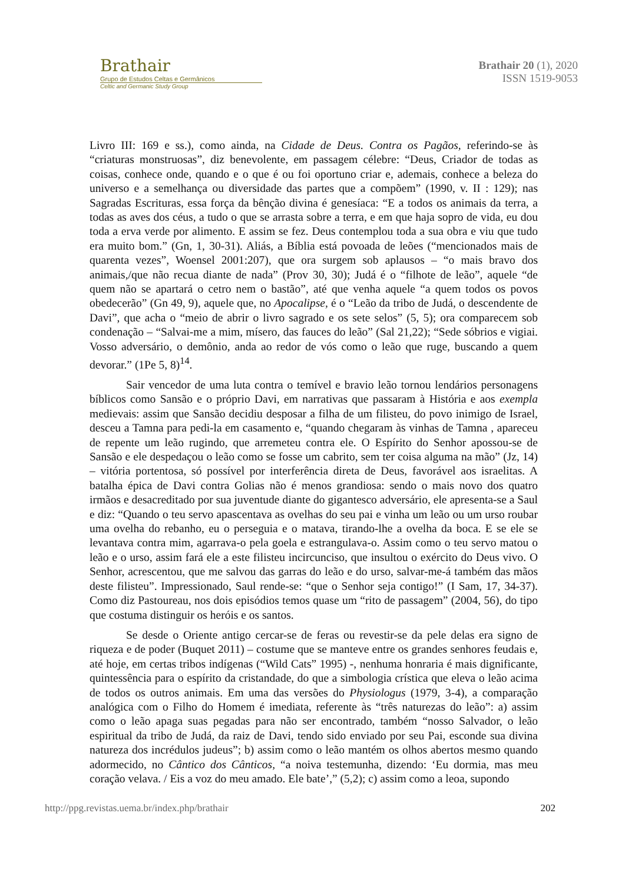Brathair
Grupo de Estudos Celtas e Germânicos
Celtic and Germanic Study Group
Brathair 20 (1), 2020
ISSN 1519-9053
Livro III: 169 e ss.), como ainda, na Cidade de Deus. Contra os Pagãos, referindo-se às “criaturas monstruosas”, diz benevolente, em passagem célebre: “Deus, Criador de todas as coisas, conhece onde, quando e o que é ou foi oportuno criar e, ademais, conhece a beleza do universo e a semelhança ou diversidade das partes que a compõem” (1990, v. II : 129); nas Sagradas Escrituras, essa força da bênção divina é genesíaca: “E a todos os animais da terra, a todas as aves dos céus, a tudo o que se arrasta sobre a terra, e em que haja sopro de vida, eu dou toda a erva verde por alimento. E assim se fez. Deus contemplou toda a sua obra e viu que tudo era muito bom.” (Gn, 1, 30-31). Aliás, a Bíblia está povoada de leões (“mencionados mais de quarenta vezes”, Woensel 2001:207), que ora surgem sob aplausos – “o mais bravo dos animais,/que não recua diante de nada” (Prov 30, 30); Judá é o “filhote de leão”, aquele “de quem não se apartará o cetro nem o bastão”, até que venha aquele “a quem todos os povos obedecerão” (Gn 49, 9), aquele que, no Apocalipse, é o “Leão da tribo de Judá, o descendente de Davi”, que acha o “meio de abrir o livro sagrado e os sete selos” (5, 5); ora comparecem sob condenação – “Salvai-me a mim, mísero, das fauces do leão” (Sal 21,22); “Sede sóbrios e vigiai. Vosso adversário, o demônio, anda ao redor de vós como o leão que ruge, buscando a quem devorar.” (1Pe 5, 8)<sup>14</sup>.
Sair vencedor de uma luta contra o temível e bravio leão tornou lendários personagens bíblicos como Sansão e o próprio Davi, em narrativas que passaram à História e aos exempla medievais: assim que Sansão decidiu desposar a filha de um filisteu, do povo inimigo de Israel, desceu a Tamna para pedi-la em casamento e, “quando chegaram às vinhas de Tamna , apareceu de repente um leão rugindo, que arremeteu contra ele. O Espírito do Senhor apossou-se de Sansão e ele despedaçou o leão como se fosse um cabrito, sem ter coisa alguma na mão” (Jz, 14) – vitória portentosa, só possível por interferência direta de Deus, favorável aos israelitas. A batalha épica de Davi contra Golias não é menos grandiosa: sendo o mais novo dos quatro irmãos e desacreditado por sua juventude diante do gigantesco adversário, ele apresenta-se a Saul e diz: “Quando o teu servo apascentava as ovelhas do seu pai e vinha um leão ou um urso roubar uma ovelha do rebanho, eu o perseguia e o matava, tirando-lhe a ovelha da boca. E se ele se levantava contra mim, agarrava-o pela goela e estrangulava-o. Assim como o teu servo matou o leão e o urso, assim fará ele a este filisteu incircunciso, que insultou o exército do Deus vivo. O Senhor, acrescentou, que me salvou das garras do leão e do urso, salvar-me-á também das mãos deste filisteu”. Impressionado, Saul rende-se: “que o Senhor seja contigo!” (I Sam, 17, 34-37). Como diz Pastoureau, nos dois episódios temos quase um “rito de passagem” (2004, 56), do tipo que costuma distinguir os heróis e os santos.
Se desde o Oriente antigo cercar-se de feras ou revestir-se da pele delas era signo de riqueza e de poder (Buquet 2011) – costume que se manteve entre os grandes senhores feudais e, até hoje, em certas tribos indígenas (“Wild Cats” 1995) -, nenhuma honraria é mais dignificante, quintessência para o espírito da cristandade, do que a simbologia crística que eleva o leão acima de todos os outros animais. Em uma das versões do Physiologus (1979, 3-4), a comparação analógica com o Filho do Homem é imediata, referente às “três naturezas do leão”: a) assim como o leão apaga suas pegadas para não ser encontrado, também “nosso Salvador, o leão espiritual da tribo de Judá, da raiz de Davi, tendo sido enviado por seu Pai, esconde sua divina natureza dos incrédulos judeus”; b) assim como o leão mantém os olhos abertos mesmo quando adormecido, no Cântico dos Cânticos, “a noiva testemunha, dizendo: ‘Eu dormia, mas meu coração velava. / Eis a voz do meu amado. Ele bate’,” (5,2); c) assim como a leoa, supondo
http://ppg.revistas.uema.br/index.php/brathair 202